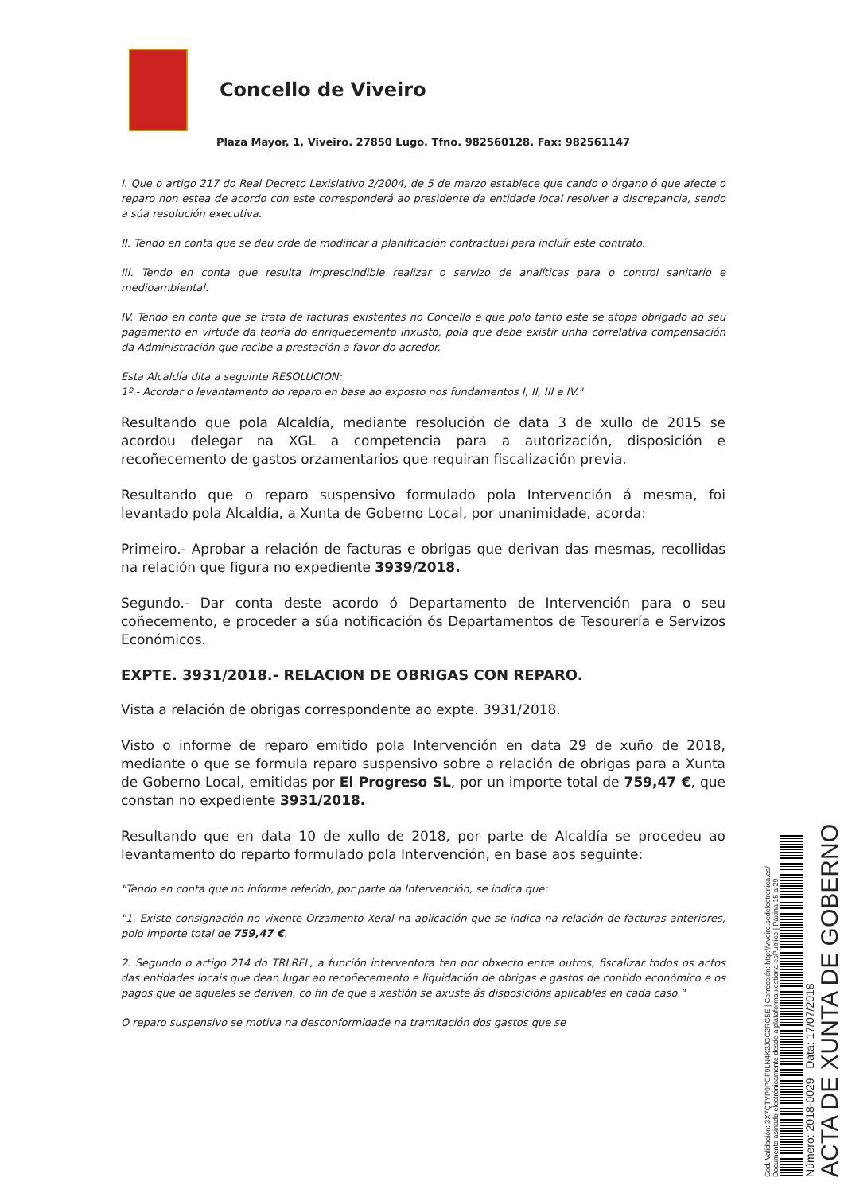Concello de Viveiro
Plaza Mayor, 1, Viveiro. 27850 Lugo. Tfno. 982560128. Fax: 982561147
I. Que o artigo 217 do Real Decreto Lexislativo 2/2004, de 5 de marzo establece que cando o órgano ó que afecte o reparo non estea de acordo con este corresponderá ao presidente da entidade local resolver a discrepancia, sendo a súa resolución executiva.
II. Tendo en conta que se deu orde de modificar a planificación contractual para incluír este contrato.
III. Tendo en conta que resulta imprescindible realizar o servizo de analíticas para o control sanitario e medioambiental.
IV. Tendo en conta que se trata de facturas existentes no Concello e que polo tanto este se atopa obrigado ao seu pagamento en virtude da teoría do enriquecemento inxusto, pola que debe existir unha correlativa compensación da Administración que recibe a prestación a favor do acredor.
Esta Alcaldía dita a seguinte RESOLUCIÓN:
1º.- Acordar o levantamento do reparo en base ao exposto nos fundamentos I, II, III e IV."
Resultando que pola Alcaldía, mediante resolución de data 3 de xullo de 2015 se acordou delegar na XGL a competencia para a autorización, disposición e recoñecemento de gastos orzamentarios que requiran fiscalización previa.
Resultando que o reparo suspensivo formulado pola Intervención á mesma, foi levantado pola Alcaldía, a Xunta de Goberno Local, por unanimidade, acorda:
Primeiro.- Aprobar a relación de facturas e obrigas que derivan das mesmas, recollidas na relación que figura no expediente 3939/2018.
Segundo.- Dar conta deste acordo ó Departamento de Intervención para o seu coñecemento, e proceder a súa notificación ós Departamentos de Tesourería e Servizos Económicos.
EXPTE. 3931/2018.- RELACION DE OBRIGAS CON REPARO.
Vista a relación de obrigas correspondente ao expte. 3931/2018.
Visto o informe de reparo emitido pola Intervención en data 29 de xuño de 2018, mediante o que se formula reparo suspensivo sobre a relación de obrigas para a Xunta de Goberno Local, emitidas por El Progreso SL, por un importe total de 759,47 €, que constan no expediente 3931/2018.
Resultando que en data 10 de xullo de 2018, por parte de Alcaldía se procedeu ao levantamento do reparto formulado pola Intervención, en base aos seguinte:
"Tendo en conta que no informe referido, por parte da Intervención, se indica que:
"1. Existe consignación no vixente Orzamento Xeral na aplicación que se indica na relación de facturas anteriores, polo importe total de 759,47 €.
2. Segundo o artigo 214 do TRLRFL, a función interventora ten por obxecto entre outros, fiscalizar todos os actos das entidades locais que dean lugar ao recoñecemento e liquidación de obrigas e gastos de contido económico e os pagos que de aqueles se deriven, co fin de que a xestión se axuste ás disposicións aplicables en cada caso."
O reparo suspensivo se motiva na desconformidade na tramitación dos gastos que se
Cod. Validación: 3X7QTYP9PGF9LN4K2JGC2RG5E | Corrección: http://viveiro.sedelectronica.es/
Documento asinado electrónicamente desde a plataforma xestiona esPublico | Páxina 15 a 29
Número: 2018-0029 Data: 17/07/2018
ACTA DE XUNTA DE GOBERNO